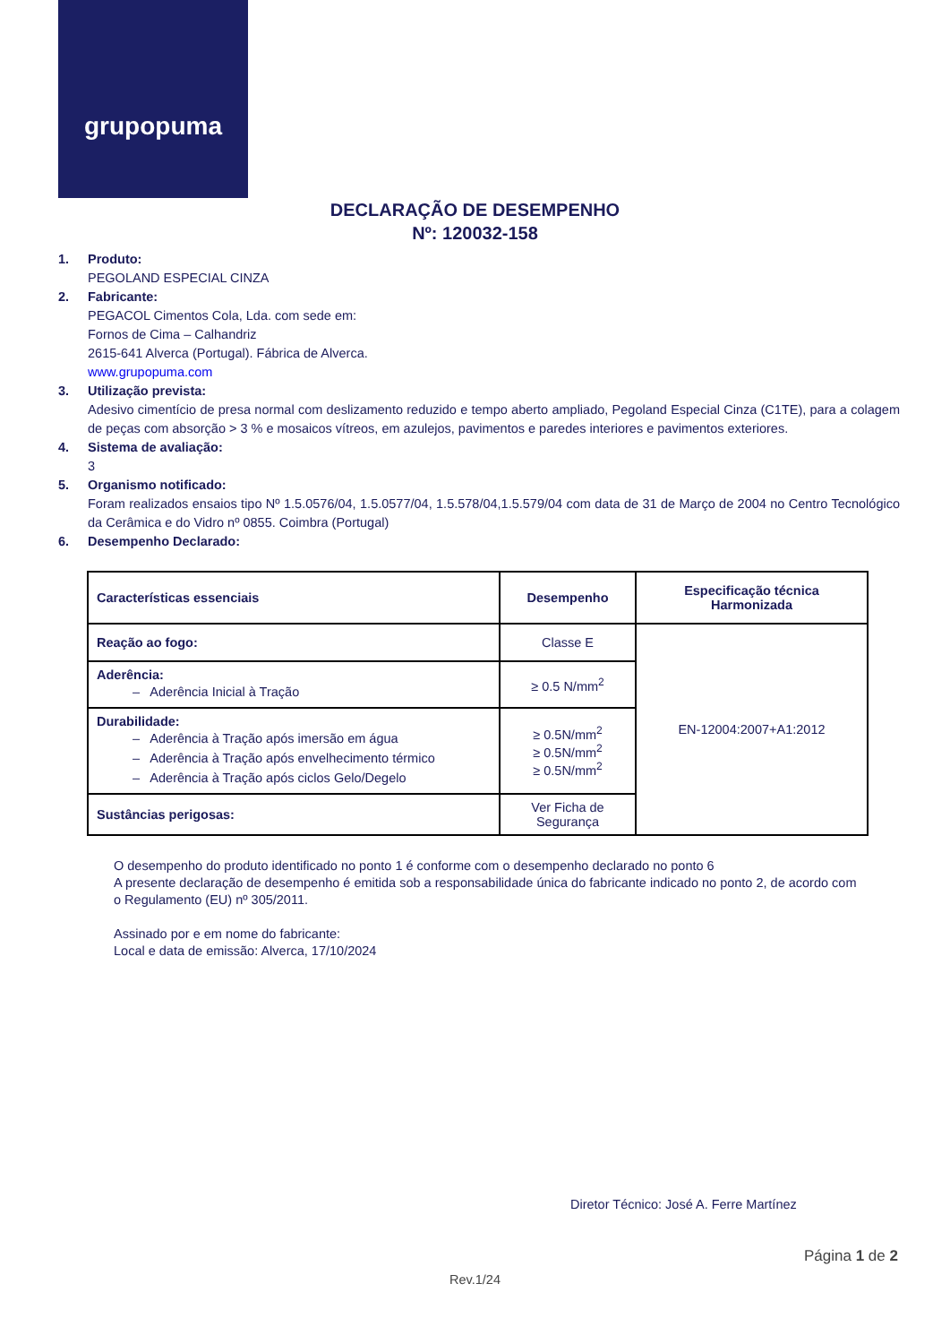grupopuma
DECLARAÇÃO DE DESEMPENHO
Nº: 120032-158
1. Produto:
PEGOLAND ESPECIAL CINZA
2. Fabricante:
PEGACOL Cimentos Cola, Lda. com sede em:
Fornos de Cima – Calhandriz
2615-641 Alverca (Portugal). Fábrica de Alverca.
www.grupopuma.com
3. Utilização prevista:
Adesivo cimentício de presa normal com deslizamento reduzido e tempo aberto ampliado, Pegoland Especial Cinza (C1TE), para a colagem de peças com absorção > 3 % e mosaicos vítreos, em azulejos, pavimentos e paredes interiores e pavimentos exteriores.
4. Sistema de avaliação:
3
5. Organismo notificado:
Foram realizados ensaios tipo Nº 1.5.0576/04, 1.5.0577/04, 1.5.578/04,1.5.579/04 com data de 31 de Março de 2004 no Centro Tecnológico da Cerâmica e do Vidro nº 0855. Coimbra (Portugal)
6. Desempenho Declarado:
| Características essenciais | Desempenho | Especificação técnica Harmonizada |
| Reação ao fogo: | Classe E | EN-12004:2007+A1:2012 |
| Aderência: – Aderência Inicial à Tração | ≥ 0.5 N/mm<sup>2</sup> | |
| Durabilidade: – Aderência à Tração após imersão em água – Aderência à Tração após envelhecimento térmico – Aderência à Tração após ciclos Gelo/Degelo | ≥ 0.5N/mm<sup>2</sup> ≥ 0.5N/mm<sup>2</sup> ≥ 0.5N/mm<sup>2</sup> | |
| Sustâncias perigosas: | Ver Ficha de Segurança | |
O desempenho do produto identificado no ponto 1 é conforme com o desempenho declarado no ponto 6
A presente declaração de desempenho é emitida sob a responsabilidade única do fabricante indicado no ponto 2, de acordo com o Regulamento (EU) nº 305/2011.
Assinado por e em nome do fabricante:
Local e data de emissão: Alverca, 17/10/2024
Diretor Técnico: José A. Ferre Martínez
Página 1 de 2
Rev.1/24